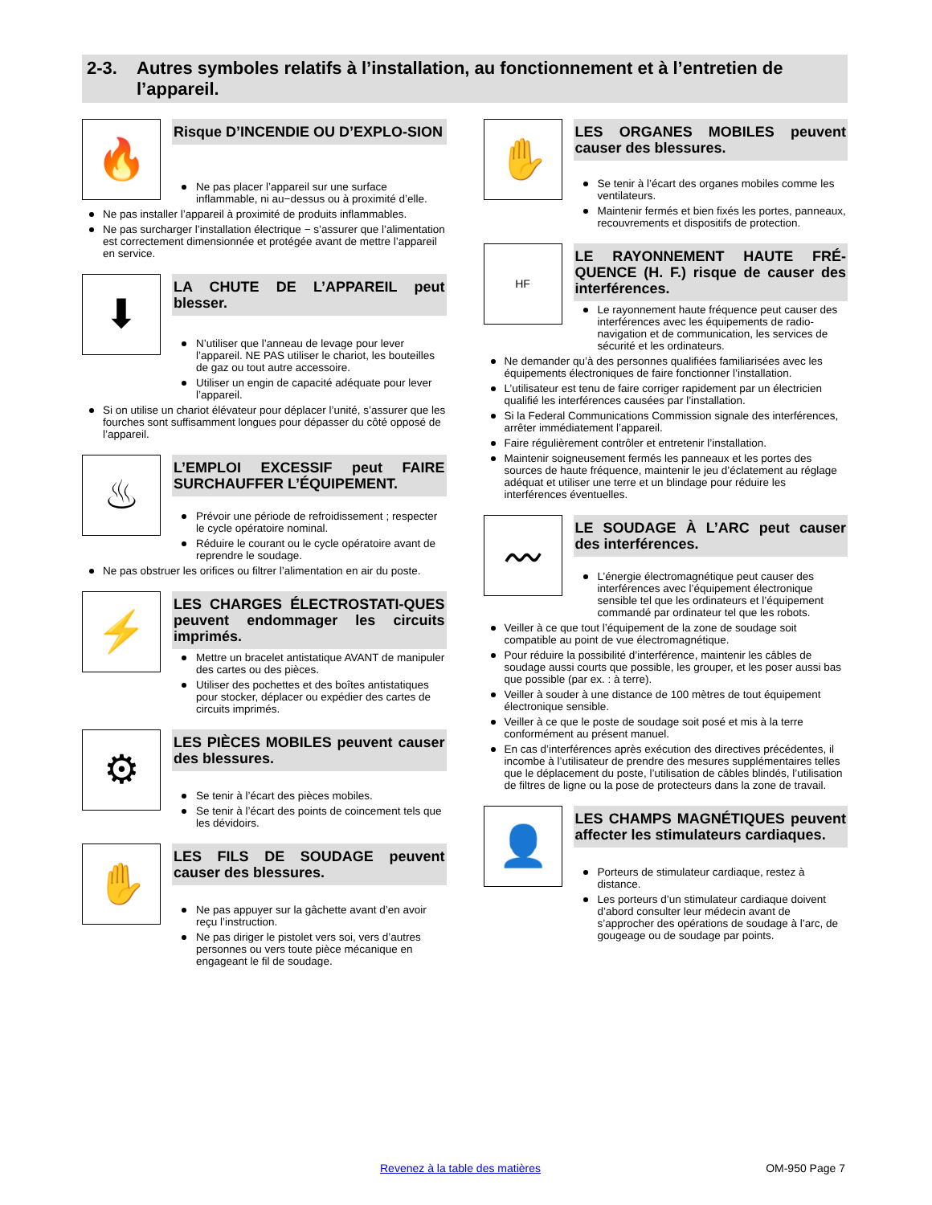2-3. Autres symboles relatifs à l’installation, au fonctionnement et à l’entretien de l’appareil.
🔥
Risque D’INCENDIE OU D’EXPLO-SION
Ne pas placer l’appareil sur une surface inflammable, ni au−dessus ou à proximité d’elle.
Ne pas installer l’appareil à proximité de produits inflammables.
Ne pas surcharger l’installation électrique − s’assurer que l’alimentation est correctement dimensionnée et protégée avant de mettre l’appareil en service.
⬇
LA CHUTE DE L’APPAREIL peut blesser.
N’utiliser que l’anneau de levage pour lever l’appareil. NE PAS utiliser le chariot, les bouteilles de gaz ou tout autre accessoire.
Utiliser un engin de capacité adéquate pour lever l’appareil.
Si on utilise un chariot élévateur pour déplacer l’unité, s’assurer que les fourches sont suffisamment longues pour dépasser du côté opposé de l’appareil.
♨
L’EMPLOI EXCESSIF peut FAIRE SURCHAUFFER L’ÉQUIPEMENT.
Prévoir une période de refroidissement ; respecter le cycle opératoire nominal.
Réduire le courant ou le cycle opératoire avant de reprendre le soudage.
Ne pas obstruer les orifices ou filtrer l’alimentation en air du poste.
⚡
LES CHARGES ÉLECTROSTATI-QUES peuvent endommager les circuits imprimés.
Mettre un bracelet antistatique AVANT de manipuler des cartes ou des pièces.
Utiliser des pochettes et des boîtes antistatiques pour stocker, déplacer ou expédier des cartes de circuits imprimés.
⚙
LES PIÈCES MOBILES peuvent causer des blessures.
Se tenir à l’écart des pièces mobiles.
Se tenir à l’écart des points de coincement tels que les dévidoirs.
✋
LES FILS DE SOUDAGE peuvent causer des blessures.
Ne pas appuyer sur la gâchette avant d’en avoir reçu l’instruction.
Ne pas diriger le pistolet vers soi, vers d’autres personnes ou vers toute pièce mécanique en engageant le fil de soudage.
✋
LES ORGANES MOBILES peuvent causer des blessures.
Se tenir à l’écart des organes mobiles comme les ventilateurs.
Maintenir fermés et bien fixés les portes, panneaux, recouvrements et dispositifs de protection.
HF
LE RAYONNEMENT HAUTE FRÉ-QUENCE (H. F.) risque de causer des interférences.
Le rayonnement haute fréquence peut causer des interférences avec les équipements de radio-navigation et de communication, les services de sécurité et les ordinateurs.
Ne demander qu’à des personnes qualifiées familiarisées avec les équipements électroniques de faire fonctionner l’installation.
L’utilisateur est tenu de faire corriger rapidement par un électricien qualifié les interférences causées par l’installation.
Si la Federal Communications Commission signale des interférences, arrêter immédiatement l’appareil.
Faire régulièrement contrôler et entretenir l’installation.
Maintenir soigneusement fermés les panneaux et les portes des sources de haute fréquence, maintenir le jeu d’éclatement au réglage adéquat et utiliser une terre et un blindage pour réduire les interférences éventuelles.
〰
LE SOUDAGE À L’ARC peut causer des interférences.
L’énergie électromagnétique peut causer des interférences avec l’équipement électronique sensible tel que les ordinateurs et l’équipement commandé par ordinateur tel que les robots.
Veiller à ce que tout l’équipement de la zone de soudage soit compatible au point de vue électromagnétique.
Pour réduire la possibilité d’interférence, maintenir les câbles de soudage aussi courts que possible, les grouper, et les poser aussi bas que possible (par ex. : à terre).
Veiller à souder à une distance de 100 mètres de tout équipement électronique sensible.
Veiller à ce que le poste de soudage soit posé et mis à la terre conformément au présent manuel.
En cas d’interférences après exécution des directives précédentes, il incombe à l’utilisateur de prendre des mesures supplémentaires telles que le déplacement du poste, l’utilisation de câbles blindés, l’utilisation de filtres de ligne ou la pose de protecteurs dans la zone de travail.
👤
LES CHAMPS MAGNÉTIQUES peuvent affecter les stimulateurs cardiaques.
Porteurs de stimulateur cardiaque, restez à distance.
Les porteurs d’un stimulateur cardiaque doivent d’abord consulter leur médecin avant de s’approcher des opérations de soudage à l’arc, de gougeage ou de soudage par points.
Revenez à la table des matières OM-950 Page 7